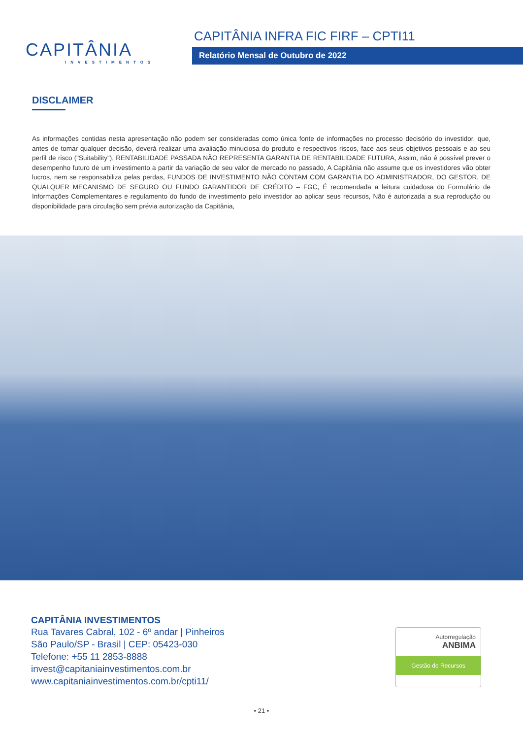CAPITÂNIA
INVESTIMENTOS
CAPITÂNIA INFRA FIC FIRF – CPTI11
Relatório Mensal de Outubro de 2022
DISCLAIMER
As informações contidas nesta apresentação não podem ser consideradas como única fonte de informações no processo decisório do investidor, que, antes de tomar qualquer decisão, deverá realizar uma avaliação minuciosa do produto e respectivos riscos, face aos seus objetivos pessoais e ao seu perfil de risco ("Suitability"), RENTABILIDADE PASSADA NÃO REPRESENTA GARANTIA DE RENTABILIDADE FUTURA, Assim, não é possível prever o desempenho futuro de um investimento a partir da variação de seu valor de mercado no passado, A Capitânia não assume que os investidores vão obter lucros, nem se responsabiliza pelas perdas, FUNDOS DE INVESTIMENTO NÃO CONTAM COM GARANTIA DO ADMINISTRADOR, DO GESTOR, DE QUALQUER MECANISMO DE SEGURO OU FUNDO GARANTIDOR DE CRÉDITO – FGC, É recomendada a leitura cuidadosa do Formulário de Informações Complementares e regulamento do fundo de investimento pelo investidor ao aplicar seus recursos, Não é autorizada a sua reprodução ou disponibilidade para circulação sem prévia autorização da Capitânia,
CAPITÂNIA INVESTIMENTOS
Rua Tavares Cabral, 102 - 6º andar | Pinheiros
São Paulo/SP - Brasil | CEP: 05423-030
Telefone: +55 11 2853-8888
invest@capitaniainvestimentos.com.br
www.capitaniainvestimentos.com.br/cpti11/
Autorregulação
ANBIMA
Gestão de Recursos
• 21 •